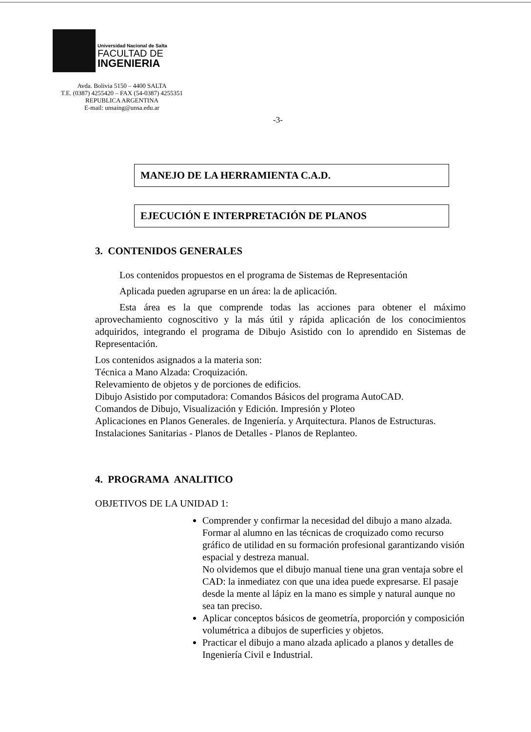Universidad Nacional de Salta
FACULTAD DE
INGENIERIA
Avda. Bolivia 5150 – 4400 SALTA
T.E. (0387) 4255420 – FAX (54-0387) 4255351
REPUBLICA ARGENTINA
E-mail: unsaing@unsa.edu.ar
-3-
MANEJO DE LA HERRAMIENTA C.A.D.
EJECUCIÓN E INTERPRETACIÓN DE PLANOS
3. CONTENIDOS GENERALES
Los contenidos propuestos en el programa de Sistemas de Representación
Aplicada pueden agruparse en un área: la de aplicación.
Esta área es la que comprende todas las acciones para obtener el máximo aprovechamiento cognoscitivo y la más útil y rápida aplicación de los conocimientos adquiridos, integrando el programa de Dibujo Asistido con lo aprendido en Sistemas de Representación.
Los contenidos asignados a la materia son:
Técnica a Mano Alzada: Croquización.
Relevamiento de objetos y de porciones de edificios.
Dibujo Asistido por computadora: Comandos Básicos del programa AutoCAD.
Comandos de Dibujo, Visualización y Edición. Impresión y Ploteo
Aplicaciones en Planos Generales. de Ingeniería. y Arquitectura. Planos de Estructuras.
Instalaciones Sanitarias - Planos de Detalles - Planos de Replanteo.
4. PROGRAMA ANALITICO
OBJETIVOS DE LA UNIDAD 1:
Comprender y confirmar la necesidad del dibujo a mano alzada. Formar al alumno en las técnicas de croquizado como recurso gráfico de utilidad en su formación profesional garantizando visión espacial y destreza manual.
No olvidemos que el dibujo manual tiene una gran ventaja sobre el CAD: la inmediatez con que una idea puede expresarse. El pasaje desde la mente al lápiz en la mano es simple y natural aunque no sea tan preciso.
Aplicar conceptos básicos de geometría, proporción y composición volumétrica a dibujos de superficies y objetos.
Practicar el dibujo a mano alzada aplicado a planos y detalles de Ingeniería Civil e Industrial.